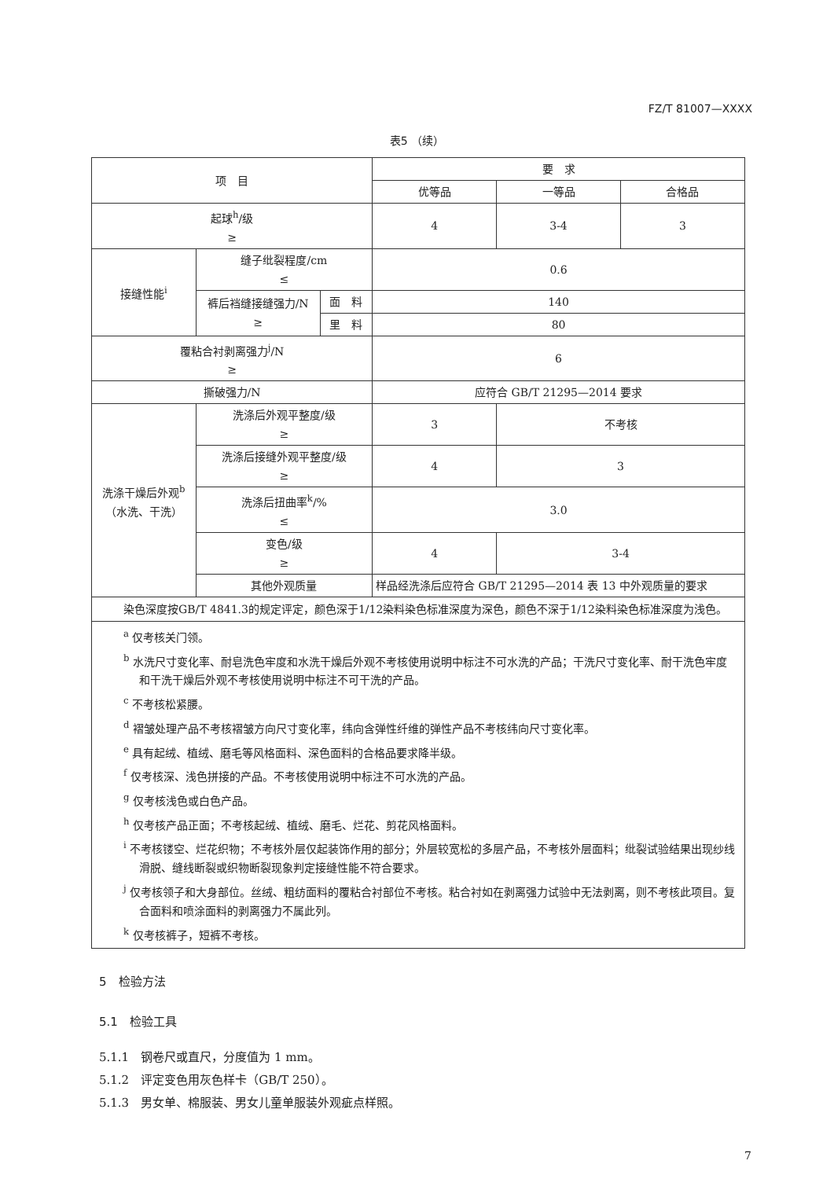FZ/T 81007—XXXX
表5 （续）
| 项 目 | | | 要 求 | | |
| --- | --- | --- | --- | --- | --- |
| | | | 优等品 | 一等品 | 合格品 |
| 起球<sup>h</sup>/级 ≥ | | | 4 | 3-4 | 3 |
| 接缝性能<sup>i</sup> | 缝子纰裂程度/cm ≤ | | 0.6 | | |
| | 裤后裆缝接缝强力/N ≥ | 面 料 | 140 | | |
| | | 里 料 | 80 | | |
| 覆粘合衬剥离强力<sup>j</sup>/N ≥ | | | 6 | | |
| 撕破强力/N | | | 应符合 GB/T 21295—2014 要求 | | |
| 洗涤干燥后外观<sup>b</sup> （水洗、干洗） | 洗涤后外观平整度/级 ≥ | | 3 | 不考核 | |
| | 洗涤后接缝外观平整度/级 ≥ | | 4 | 3 | |
| | 洗涤后扭曲率<sup>k</sup>/% ≤ | | 3.0 | | |
| | 变色/级 ≥ | | 4 | 3-4 | |
| | 其他外观质量 | | 样品经洗涤后应符合 GB/T 21295—2014 表 13 中外观质量的要求 | | |
| 染色深度按GB/T 4841.3的规定评定，颜色深于1/12染料染色标准深度为深色，颜色不深于1/12染料染色标准深度为浅色。 | | | | | |
| <sup>a</sup> 仅考核关门领。 <sup>b</sup> 水洗尺寸变化率、耐皂洗色牢度和水洗干燥后外观不考核使用说明中标注不可水洗的产品；干洗尺寸变化率、耐干洗色牢度和干洗干燥后外观不考核使用说明中标注不可干洗的产品。 <sup>c</sup> 不考核松紧腰。 <sup>d</sup> 褶皱处理产品不考核褶皱方向尺寸变化率，纬向含弹性纤维的弹性产品不考核纬向尺寸变化率。 <sup>e</sup> 具有起绒、植绒、磨毛等风格面料、深色面料的合格品要求降半级。 <sup>f</sup> 仅考核深、浅色拼接的产品。不考核使用说明中标注不可水洗的产品。 <sup>g</sup> 仅考核浅色或白色产品。 <sup>h</sup> 仅考核产品正面；不考核起绒、植绒、磨毛、烂花、剪花风格面料。 <sup>i</sup> 不考核镂空、烂花织物；不考核外层仅起装饰作用的部分；外层较宽松的多层产品，不考核外层面料；纰裂试验结果出现纱线滑脱、缝线断裂或织物断裂现象判定接缝性能不符合要求。 <sup>j</sup> 仅考核领子和大身部位。丝绒、粗纺面料的覆粘合衬部位不考核。粘合衬如在剥离强力试验中无法剥离，则不考核此项目。复合面料和喷涂面料的剥离强力不属此列。 <sup>k</sup> 仅考核裤子，短裤不考核。 | | | | | |
5　检验方法
5.1　检验工具
5.1.1　钢卷尺或直尺，分度值为 1 mm。
5.1.2　评定变色用灰色样卡（GB/T 250）。
5.1.3　男女单、棉服装、男女儿童单服装外观疵点样照。
7